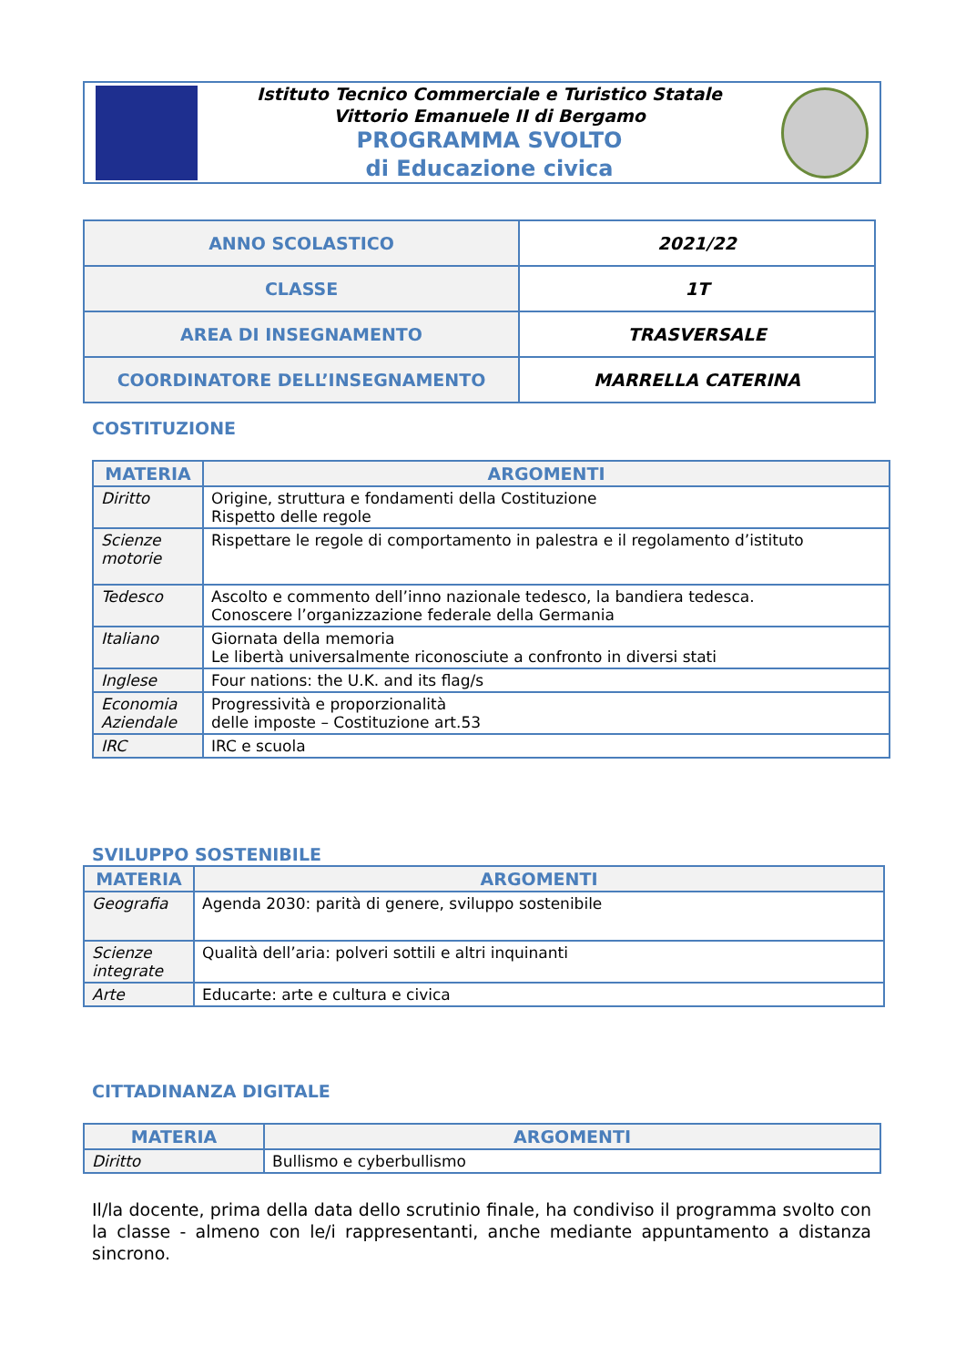Istituto Tecnico Commerciale e Turistico Statale
Vittorio Emanuele II di Bergamo
PROGRAMMA SVOLTO
di Educazione civica
| ANNO SCOLASTICO | 2021/22 |
| CLASSE | 1T |
| AREA DI INSEGNAMENTO | TRASVERSALE |
| COORDINATORE DELL’INSEGNAMENTO | MARRELLA CATERINA |
COSTITUZIONE
| MATERIA | ARGOMENTI |
| --- | --- |
| Diritto | Origine, struttura e fondamenti della Costituzione Rispetto delle regole |
| Scienze motorie | Rispettare le regole di comportamento in palestra e il regolamento d’istituto |
| Tedesco | Ascolto e commento dell’inno nazionale tedesco, la bandiera tedesca. Conoscere l’organizzazione federale della Germania |
| Italiano | Giornata della memoria Le libertà universalmente riconosciute a confronto in diversi stati |
| Inglese | Four nations: the U.K. and its flag/s |
| Economia Aziendale | Progressività e proporzionalità delle imposte – Costituzione art.53 |
| IRC | IRC e scuola |
SVILUPPO SOSTENIBILE
| MATERIA | ARGOMENTI |
| --- | --- |
| Geografia | Agenda 2030: parità di genere, sviluppo sostenibile |
| Scienze integrate | Qualità dell’aria: polveri sottili e altri inquinanti |
| Arte | Educarte: arte e cultura e civica |
CITTADINANZA DIGITALE
| MATERIA | ARGOMENTI |
| --- | --- |
| Diritto | Bullismo e cyberbullismo |
Il/la docente, prima della data dello scrutinio finale, ha condiviso il programma svolto con la classe - almeno con le/i rappresentanti, anche mediante appuntamento a distanza sincrono.